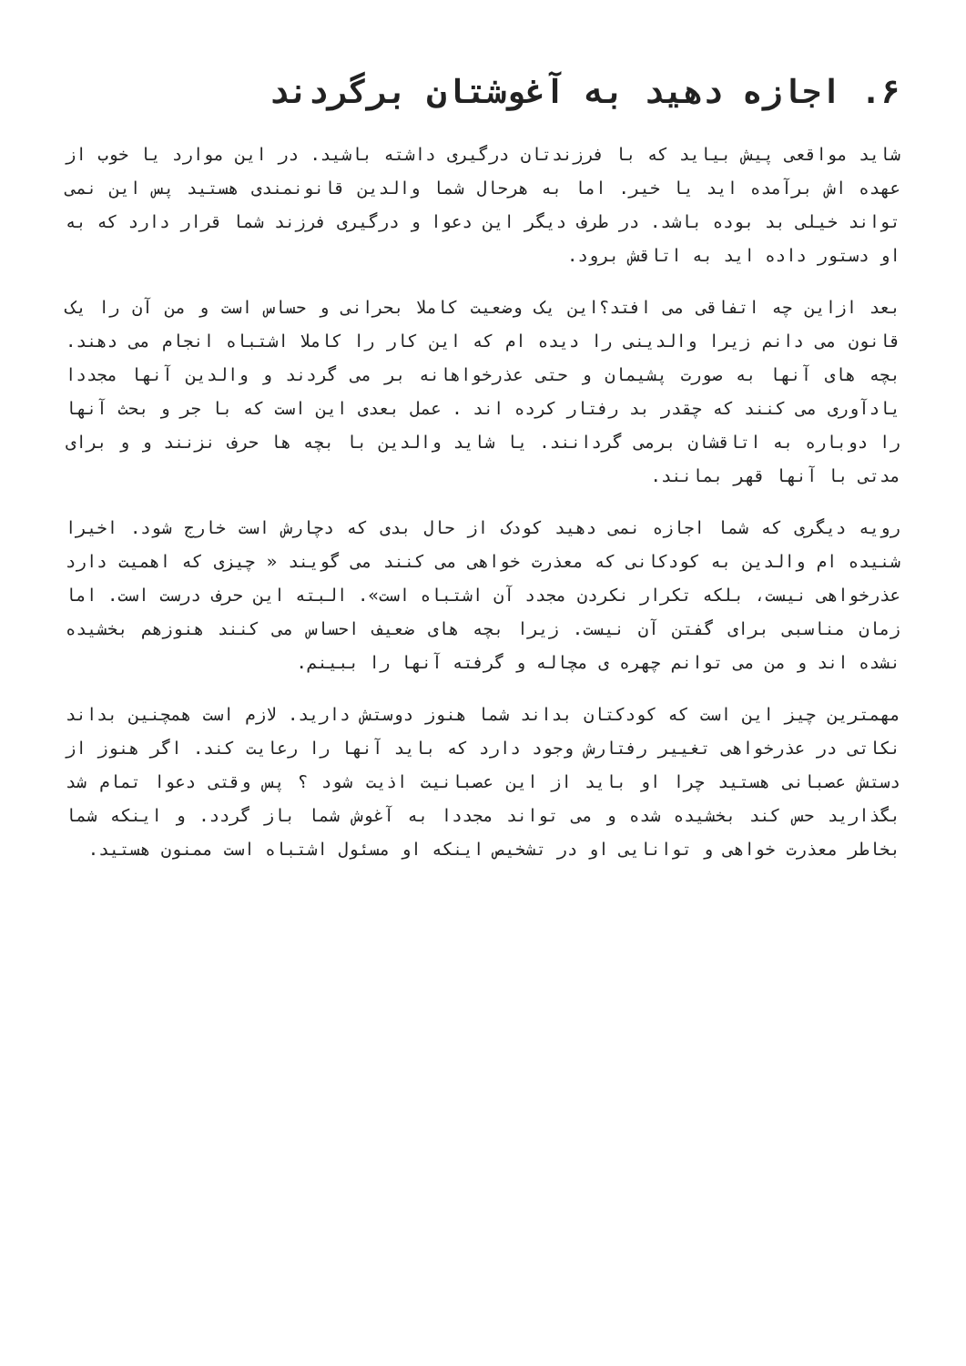۶. اجازه دهید به آغوشتان برگردند
شاید مواقعی پیش بیاید که با فرزندتان درگیری داشته باشید. در این موارد یا خوب از عهده اش برآمده اید یا خیر. اما به هرحال شما والدین قانونمندی هستید پس این نمی تواند خیلی بد بوده باشد. در طرف دیگر این دعوا و درگیری فرزند شما قرار دارد که به او دستور داده اید به اتاقش برود.
بعد ازاین چه اتفاقی می افتد؟این یک وضعیت کاملا بحرانی و حساس است و من آن را یک قانون می دانم زیرا والدینی را دیده ام که این کار را کاملا اشتباه انجام می دهند. بچه های آنها به صورت پشیمان و حتی عذرخواهانه بر می گردند و والدین آنها مجددا یادآوری می کنند که چقدر بد رفتار کرده اند . عمل بعدی این است که با جر و بحث آنها را دوباره به اتاقشان برمی گردانند. یا شاید والدین با بچه ها حرف نزنند و و برای مدتی با آنها قهر بمانند.
رویه دیگری که شما اجازه نمی دهید کودک از حال بدی که دچارش است خارج شود. اخیرا شنیده ام والدین به کودکانی که معذرت خواهی می کنند می گویند « چیزی که اهمیت دارد عذرخواهی نیست، بلکه تکرار نکردن مجدد آن اشتباه است». البته این حرف درست است. اما زمان مناسبی برای گفتن آن نیست. زیرا بچه های ضعیف احساس می کنند هنوزهم بخشیده نشده اند و من می توانم چهره ی مچاله و گرفته آنها را ببینم.
مهمترین چیز این است که کودکتان بداند شما هنوز دوستش دارید. لازم است همچنین بداند نکاتی در عذرخواهی تغییر رفتارش وجود دارد که باید آنها را رعایت کند. اگر هنوز از دستش عصبانی هستید چرا او باید از این عصبانیت اذیت شود ؟ پس وقتی دعوا تمام شد بگذارید حس کند بخشیده شده و می تواند مجددا به آغوش شما باز گردد. و اینکه شما بخاطر معذرت خواهی و توانایی او در تشخیص اینکه او مسئول اشتباه است ممنون هستید.